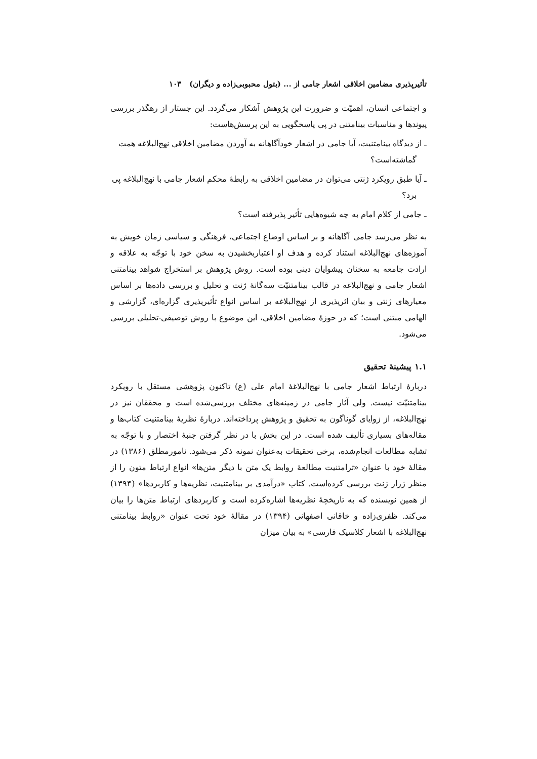تأثیرپذیری مضامین اخلاقی اشعار جامی از ... (بتول محبوبی‌زاده و دیگران) ۱۰۳
و اجتماعی انسان، اهمیّت و ضرورت این پژوهش آشکار می‌گردد. این جستار از رهگذر بررسی پیوندها و مناسبات بینامتنی در پی پاسخگویی به این پرسش‌هاست:
ـ از دیدگاه بینامتنیت، آیا جامی در اشعار خودآگاهانه به آوردن مضامین اخلاقی نهج‌البلاغه همت گماشته‌است؟
ـ آیا طبق رویکرد ژنتی می‌توان در مضامین اخلاقی به رابطهٔ محکم اشعار جامی با نهج‌البلاغه پی برد؟
ـ جامی از کلام امام به چه شیوه‌هایی تأثیر پذیرفته است؟
به نظر می‌رسد جامی آگاهانه و بر اساس اوضاع اجتماعی، فرهنگی و سیاسی زمان خویش به آموزه‌های نهج‌البلاغه استناد کرده و هدف او اعتباربخشیدن به سخن خود با توجّه به علاقه و ارادت جامعه به سخنان پیشوایان دینی بوده است. روش پژوهش بر استخراج شواهد بینامتنی اشعار جامی و نهج‌البلاغه در قالب بینامتنیّت سه‌گانهٔ ژنت و تحلیل و بررسی داده‌ها بر اساس معیارهای ژنتی و بیان اثرپذیری از نهج‌البلاغه بر اساس انواع تأثیرپذیری گزاره‌ای، گزارشی و الهامی مبتنی است؛ که در حوزهٔ مضامین اخلاقی، این موضوع با روش توصیفی-تحلیلی بررسی می‌شود.
۱.۱ پیشینهٔ تحقیق
دربارهٔ ارتباط اشعار جامی با نهج‌البلاغهٔ امام علی (ع) تاکنون پژوهشی مستقل با رویکرد بینامتنیّت نیست. ولی آثار جامی در زمینه‌های مختلف بررسی‌شده است و محققان نیز در نهج‌البلاغه، از زوایای گوناگون به تحقیق و پژوهش پرداخته‌اند. دربارهٔ نظریهٔ بینامتنیت کتاب‌ها و مقاله‌های بسیاری تألیف شده است. در این بخش با در نظر گرفتن جنبهٔ اختصار و با توجّه به تشابه مطالعات انجام‌شده، برخی تحقیقات به‌عنوان نمونه ذکر می‌شود. نامورمطلق (۱۳۸۶) در مقالهٔ خود با عنوان «ترامتنیت مطالعهٔ روابط یک متن با دیگر متن‌ها» انواع ارتباط متون را از منظر ژرار ژنت بررسی کرده‌است. کتاب «درآمدی بر بینامتنیت، نظریه‌ها و کاربردها» (۱۳۹۴) از همین نویسنده که به تاریخچهٔ نظریه‌ها اشاره‌کرده است و کاربردهای ارتباط متن‌ها را بیان می‌کند. ظفری‌زاده و خاقانی اصفهانی (۱۳۹۴) در مقالهٔ خود تحت عنوان «روابط بینامتنی نهج‌البلاغه با اشعار کلاسیک فارسی» به بیان میزان